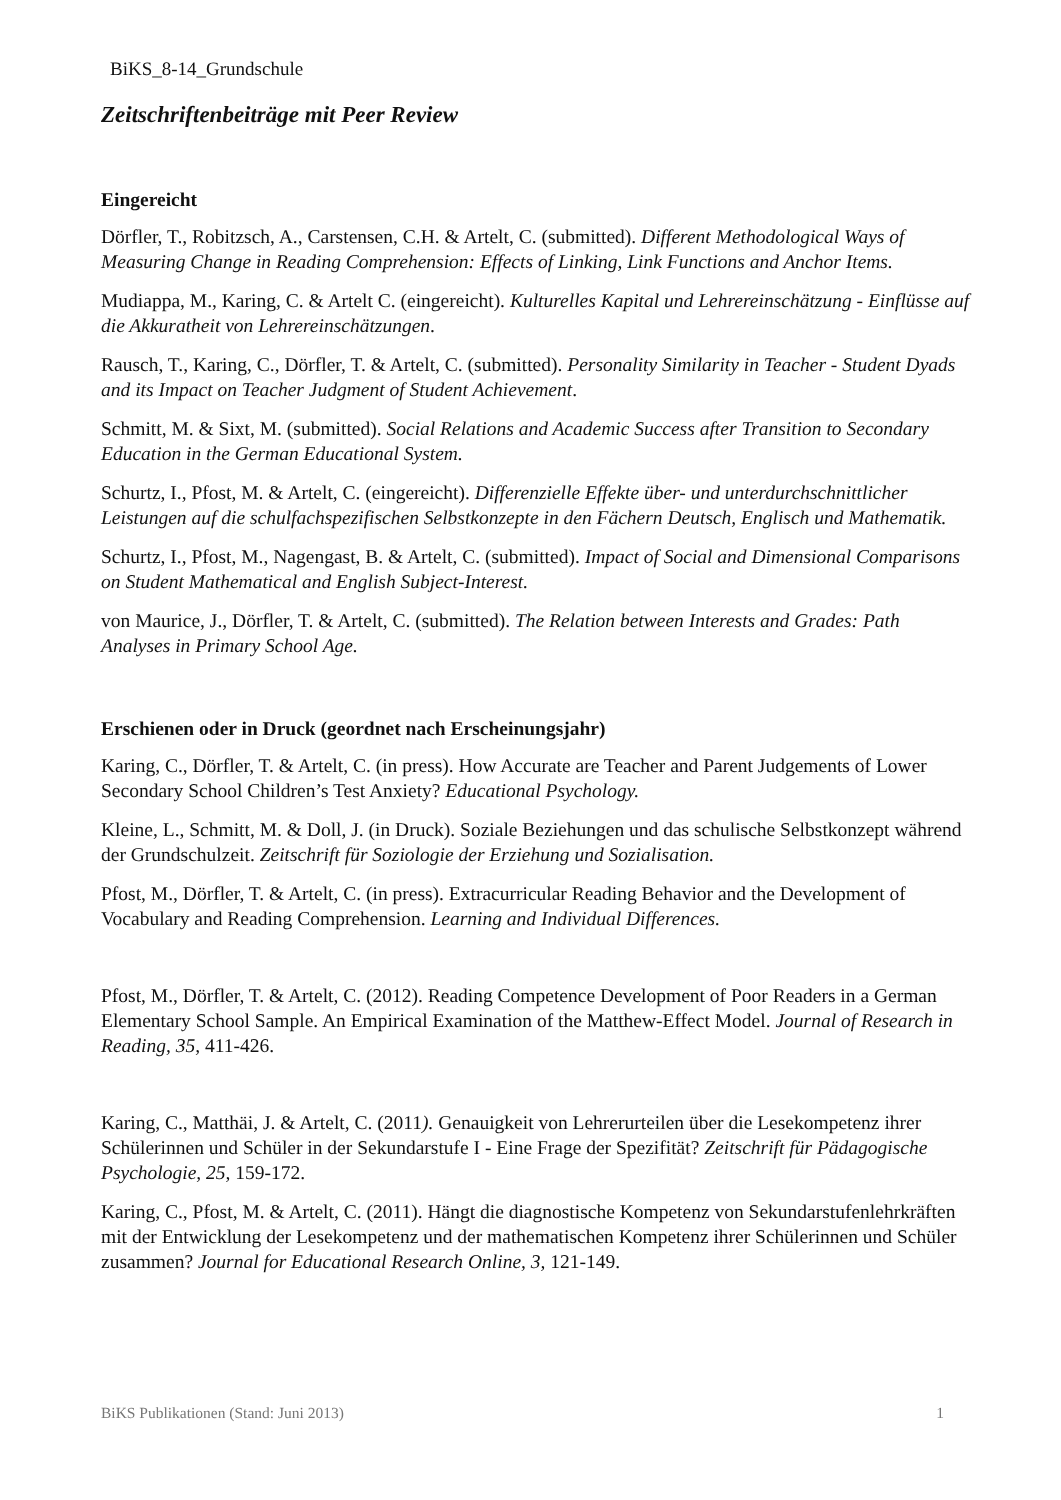BiKS_8-14_Grundschule
Zeitschriftenbeiträge mit Peer Review
Eingereicht
Dörfler, T., Robitzsch, A., Carstensen, C.H. & Artelt, C. (submitted). Different Methodological Ways of Measuring Change in Reading Comprehension: Effects of Linking, Link Functions and Anchor Items.
Mudiappa, M., Karing, C. & Artelt C. (eingereicht). Kulturelles Kapital und Lehrereinschätzung - Einflüsse auf die Akkuratheit von Lehrereinschätzungen.
Rausch, T., Karing, C., Dörfler, T. & Artelt, C. (submitted). Personality Similarity in Teacher - Student Dyads and its Impact on Teacher Judgment of Student Achievement.
Schmitt, M. & Sixt, M. (submitted). Social Relations and Academic Success after Transition to Secondary Education in the German Educational System.
Schurtz, I., Pfost, M. & Artelt, C. (eingereicht). Differenzielle Effekte über- und unterdurchschnittlicher Leistungen auf die schulfachspezifischen Selbstkonzepte in den Fächern Deutsch, Englisch und Mathematik.
Schurtz, I., Pfost, M., Nagengast, B. & Artelt, C. (submitted). Impact of Social and Dimensional Comparisons on Student Mathematical and English Subject-Interest.
von Maurice, J., Dörfler, T. & Artelt, C. (submitted). The Relation between Interests and Grades: Path Analyses in Primary School Age.
Erschienen oder in Druck (geordnet nach Erscheinungsjahr)
Karing, C., Dörfler, T. & Artelt, C. (in press). How Accurate are Teacher and Parent Judgements of Lower Secondary School Children’s Test Anxiety? Educational Psychology.
Kleine, L., Schmitt, M. & Doll, J. (in Druck). Soziale Beziehungen und das schulische Selbstkonzept während der Grundschulzeit. Zeitschrift für Soziologie der Erziehung und Sozialisation.
Pfost, M., Dörfler, T. & Artelt, C. (in press). Extracurricular Reading Behavior and the Development of Vocabulary and Reading Comprehension. Learning and Individual Differences.
Pfost, M., Dörfler, T. & Artelt, C. (2012). Reading Competence Development of Poor Readers in a German Elementary School Sample. An Empirical Examination of the Matthew-Effect Model. Journal of Research in Reading, 35, 411-426.
Karing, C., Matthäi, J. & Artelt, C. (2011). Genauigkeit von Lehrerurteilen über die Lesekompetenz ihrer Schülerinnen und Schüler in der Sekundarstufe I - Eine Frage der Spezifität? Zeitschrift für Pädagogische Psychologie, 25, 159-172.
Karing, C., Pfost, M. & Artelt, C. (2011). Hängt die diagnostische Kompetenz von Sekundarstufenlehrkräften mit der Entwicklung der Lesekompetenz und der mathematischen Kompetenz ihrer Schülerinnen und Schüler zusammen? Journal for Educational Research Online, 3, 121-149.
BiKS Publikationen (Stand: Juni 2013) 1